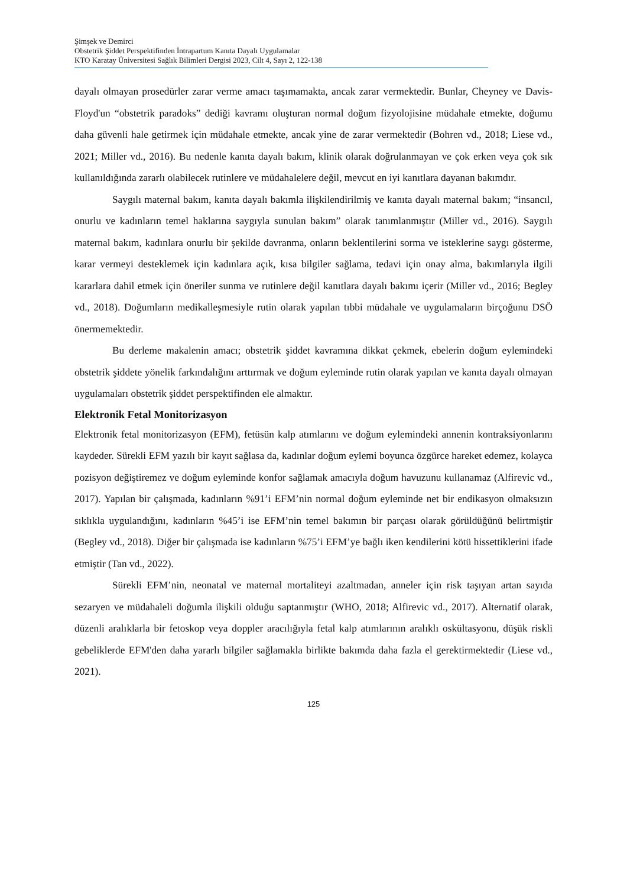Şimşek ve Demirci
Obstetrik Şiddet Perspektifinden İntrapartum Kanıta Dayalı Uygulamalar
KTO Karatay Üniversitesi Sağlık Bilimleri Dergisi 2023, Cilt 4, Sayı 2, 122-138
dayalı olmayan prosedürler zarar verme amacı taşımamakta, ancak zarar vermektedir. Bunlar, Cheyney ve Davis-Floyd'un “obstetrik paradoks” dediği kavramı oluşturan normal doğum fizyolojisine müdahale etmekte, doğumu daha güvenli hale getirmek için müdahale etmekte, ancak yine de zarar vermektedir (Bohren vd., 2018; Liese vd., 2021; Miller vd., 2016). Bu nedenle kanıta dayalı bakım, klinik olarak doğrulanmayan ve çok erken veya çok sık kullanıldığında zararlı olabilecek rutinlere ve müdahalelere değil, mevcut en iyi kanıtlara dayanan bakımdır.
Saygılı maternal bakım, kanıta dayalı bakımla ilişkilendirilmiş ve kanıta dayalı maternal bakım; “insancıl, onurlu ve kadınların temel haklarına saygıyla sunulan bakım” olarak tanımlanmıştır (Miller vd., 2016). Saygılı maternal bakım, kadınlara onurlu bir şekilde davranma, onların beklentilerini sorma ve isteklerine saygı gösterme, karar vermeyi desteklemek için kadınlara açık, kısa bilgiler sağlama, tedavi için onay alma, bakımlarıyla ilgili kararlara dahil etmek için öneriler sunma ve rutinlere değil kanıtlara dayalı bakımı içerir (Miller vd., 2016; Begley vd., 2018). Doğumların medikalleşmesiyle rutin olarak yapılan tıbbi müdahale ve uygulamaların birçoğunu DSÖ önermemektedir.
Bu derleme makalenin amacı; obstetrik şiddet kavramına dikkat çekmek, ebelerin doğum eylemindeki obstetrik şiddete yönelik farkındalığını arttırmak ve doğum eyleminde rutin olarak yapılan ve kanıta dayalı olmayan uygulamaları obstetrik şiddet perspektifinden ele almaktır.
Elektronik Fetal Monitorizasyon
Elektronik fetal monitorizasyon (EFM), fetüsün kalp atımlarını ve doğum eylemindeki annenin kontraksiyonlarını kaydeder. Sürekli EFM yazılı bir kayıt sağlasa da, kadınlar doğum eylemi boyunca özgürce hareket edemez, kolayca pozisyon değiştiremez ve doğum eyleminde konfor sağlamak amacıyla doğum havuzunu kullanamaz (Alfirevic vd., 2017). Yapılan bir çalışmada, kadınların %91’i EFM’nin normal doğum eyleminde net bir endikasyon olmaksızın sıklıkla uygulandığını, kadınların %45’i ise EFM’nin temel bakımın bir parçası olarak görüldüğünü belirtmiştir (Begley vd., 2018). Diğer bir çalışmada ise kadınların %75’i EFM’ye bağlı iken kendilerini kötü hissettiklerini ifade etmiştir (Tan vd., 2022).
Sürekli EFM’nin, neonatal ve maternal mortaliteyi azaltmadan, anneler için risk taşıyan artan sayıda sezaryen ve müdahaleli doğumla ilişkili olduğu saptanmıştır (WHO, 2018; Alfirevic vd., 2017). Alternatif olarak, düzenli aralıklarla bir fetoskop veya doppler aracılığıyla fetal kalp atımlarının aralıklı oskültasyonu, düşük riskli gebeliklerde EFM'den daha yararlı bilgiler sağlamakla birlikte bakımda daha fazla el gerektirmektedir (Liese vd., 2021).
125